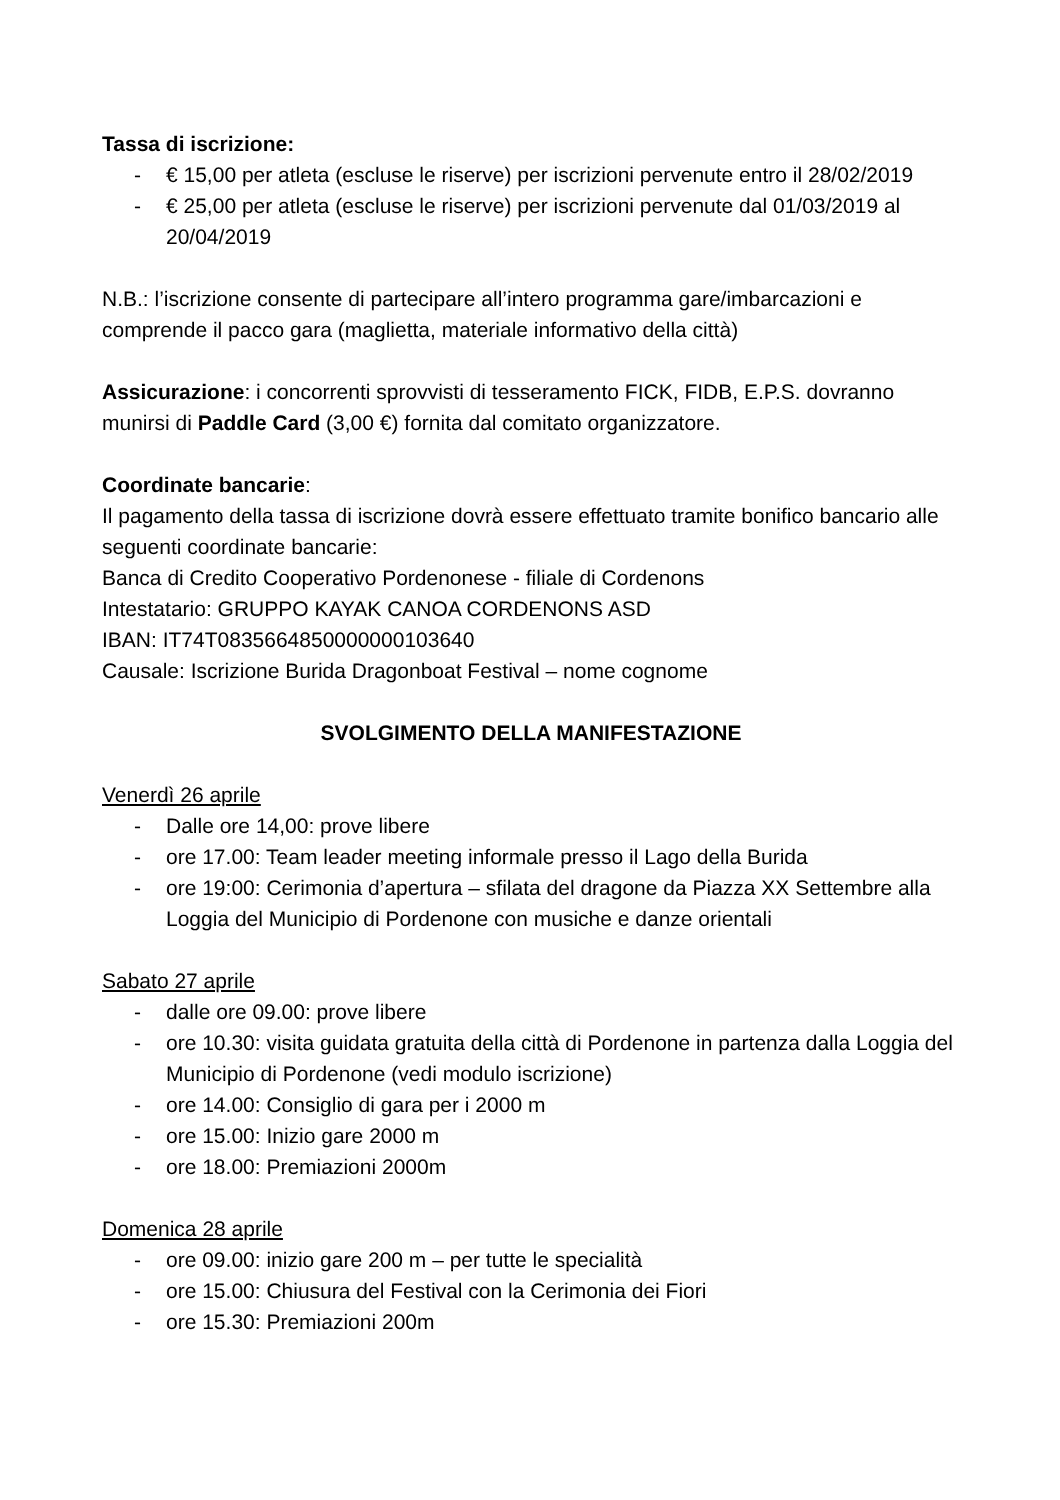Tassa di iscrizione:
- € 15,00 per atleta (escluse le riserve) per iscrizioni pervenute entro il 28/02/2019
- € 25,00 per atleta (escluse le riserve) per iscrizioni pervenute dal 01/03/2019 al 20/04/2019
N.B.: l’iscrizione consente di partecipare all’intero programma gare/imbarcazioni e comprende il pacco gara (maglietta, materiale informativo della città)
Assicurazione: i concorrenti sprovvisti di tesseramento FICK, FIDB, E.P.S. dovranno munirsi di Paddle Card (3,00 €) fornita dal comitato organizzatore.
Coordinate bancarie:
Il pagamento della tassa di iscrizione dovrà essere effettuato tramite bonifico bancario alle seguenti coordinate bancarie:
Banca di Credito Cooperativo Pordenonese - filiale di Cordenons
Intestatario: GRUPPO KAYAK CANOA CORDENONS ASD
IBAN: IT74T0835664850000000103640
Causale: Iscrizione Burida Dragonboat Festival – nome cognome
SVOLGIMENTO DELLA MANIFESTAZIONE
Venerdì 26 aprile
- Dalle ore 14,00: prove libere
- ore 17.00: Team leader meeting informale presso il Lago della Burida
- ore 19:00: Cerimonia d’apertura – sfilata del dragone da Piazza XX Settembre alla Loggia del Municipio di Pordenone con musiche e danze orientali
Sabato 27 aprile
- dalle ore 09.00: prove libere
- ore 10.30: visita guidata gratuita della città di Pordenone in partenza dalla Loggia del Municipio di Pordenone (vedi modulo iscrizione)
- ore 14.00: Consiglio di gara per i 2000 m
- ore 15.00: Inizio gare 2000 m
- ore 18.00: Premiazioni 2000m
Domenica 28 aprile
- ore 09.00: inizio gare 200 m – per tutte le specialità
- ore 15.00: Chiusura del Festival con la Cerimonia dei Fiori
- ore 15.30: Premiazioni 200m